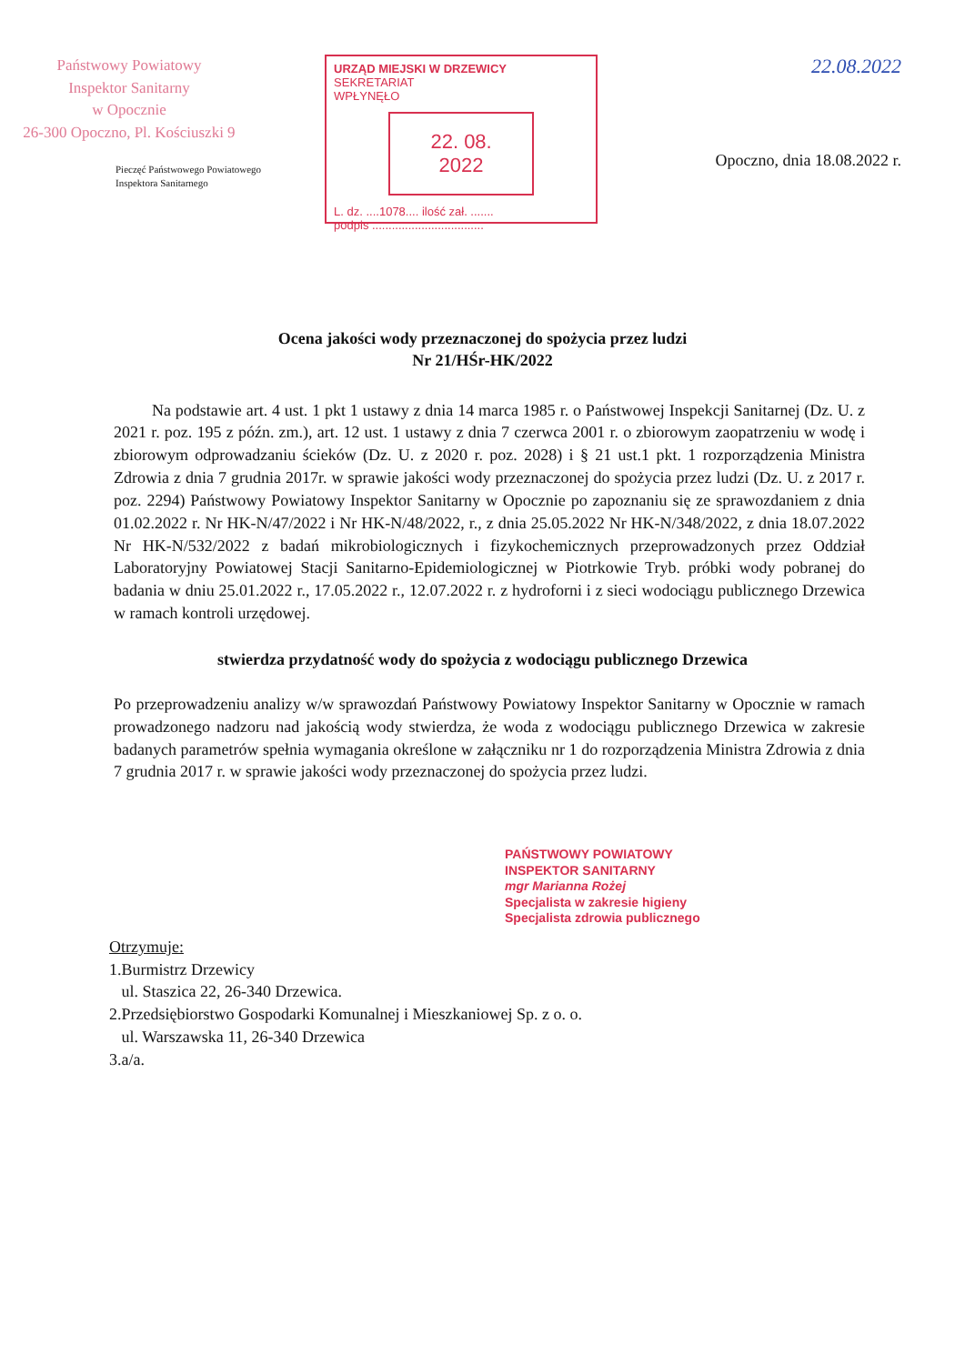Państwowy Powiatowy
Inspektor Sanitarny
w Opocznie
26-300 Opoczno, Pl. Kościuszki 9
Pieczęć Państwowego Powiatowego
Inspektora Sanitarnego
URZĄD MIEJSKI W DRZEWICY
SEKRETARIAT
WPŁYNĘŁO
22. 08. 2022
L. dz. ....1078.... ilość zał. .......
podpis ..................................
22.08.2022
Opoczno, dnia 18.08.2022 r.
Ocena jakości wody przeznaczonej do spożycia przez ludzi
Nr 21/HŚr-HK/2022
Na podstawie art. 4 ust. 1 pkt 1 ustawy z dnia 14 marca 1985 r. o Państwowej Inspekcji Sanitarnej (Dz. U. z 2021 r. poz. 195 z późn. zm.), art. 12 ust. 1 ustawy z dnia 7 czerwca 2001 r. o zbiorowym zaopatrzeniu w wodę i zbiorowym odprowadzaniu ścieków (Dz. U. z 2020 r. poz. 2028) i § 21 ust.1 pkt. 1 rozporządzenia Ministra Zdrowia z dnia 7 grudnia 2017r. w sprawie jakości wody przeznaczonej do spożycia przez ludzi (Dz. U. z 2017 r. poz. 2294) Państwowy Powiatowy Inspektor Sanitarny w Opocznie po zapoznaniu się ze sprawozdaniem z dnia 01.02.2022 r. Nr HK-N/47/2022 i Nr HK-N/48/2022, r., z dnia 25.05.2022 Nr HK-N/348/2022, z dnia 18.07.2022 Nr HK-N/532/2022 z badań mikrobiologicznych i fizykochemicznych przeprowadzonych przez Oddział Laboratoryjny Powiatowej Stacji Sanitarno-Epidemiologicznej w Piotrkowie Tryb. próbki wody pobranej do badania w dniu 25.01.2022 r., 17.05.2022 r., 12.07.2022 r. z hydroforni i z sieci wodociągu publicznego Drzewica w ramach kontroli urzędowej.
stwierdza przydatność wody do spożycia z wodociągu publicznego Drzewica
Po przeprowadzeniu analizy w/w sprawozdań Państwowy Powiatowy Inspektor Sanitarny w Opocznie w ramach prowadzonego nadzoru nad jakością wody stwierdza, że woda z wodociągu publicznego Drzewica w zakresie badanych parametrów spełnia wymagania określone w załączniku nr 1 do rozporządzenia Ministra Zdrowia z dnia 7 grudnia 2017 r. w sprawie jakości wody przeznaczonej do spożycia przez ludzi.
PAŃSTWOWY POWIATOWY
INSPEKTOR SANITARNY
mgr Marianna Rożej
Specjalista w zakresie higieny
Specjalista zdrowia publicznego
Otrzymuje:
1.Burmistrz Drzewicy
ul. Staszica 22, 26-340 Drzewica.
2.Przedsiębiorstwo Gospodarki Komunalnej i Mieszkaniowej Sp. z o. o.
ul. Warszawska 11, 26-340 Drzewica
3.a/a.